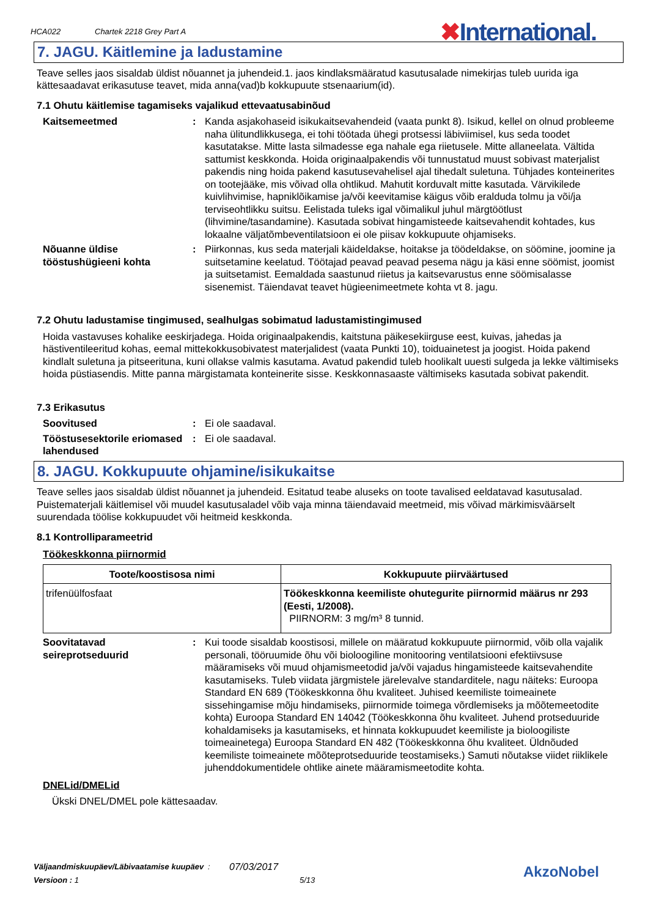HCA022 Chartek 2218 Grey Part A ✖International.
7. JAGU. Käitlemine ja ladustamine
Teave selles jaos sisaldab üldist nõuannet ja juhendeid.1. jaos kindlaksmääratud kasutusalade nimekirjas tuleb uurida iga kättesaadavat erikasutuse teavet, mida anna(vad)b kokkupuute stsenaarium(id).
7.1 Ohutu käitlemise tagamiseks vajalikud ettevaatusabinõud
Kaitsemeetmed : Kanda asjakohaseid isikukaitsevahendeid (vaata punkt 8). Isikud, kellel on olnud probleeme naha ülitundlikkusega, ei tohi töötada ühegi protsessi läbiviimisel, kus seda toodet kasutatakse. Mitte lasta silmadesse ega nahale ega riietusele. Mitte allaneelata. Vältida sattumist keskkonda. Hoida originaalpakendis või tunnustatud muust sobivast materjalist pakendis ning hoida pakend kasutusevahelisel ajal tihedalt suletuna. Tühjades konteinerites on tootejääke, mis võivad olla ohtlikud. Mahutit korduvalt mitte kasutada. Värvikilede kuivlihvimise, hapniklõikamise ja/või keevitamise käigus võib eralduda tolmu ja või/ja terviseohtlikku suitsu. Eelistada tuleks igal võimalikul juhul märgtöötlust (lihvimine/tasandamine). Kasutada sobivat hingamisteede kaitsevahendit kohtades, kus lokaalne väljatõmbeventilatsioon ei ole piisav kokkupuute ohjamiseks.
Nõuanne üldise tööstushügieeni kohta
: Piirkonnas, kus seda materjali käideldakse, hoitakse ja töödeldakse, on söömine, joomine ja suitsetamine keelatud. Töötajad peavad peavad pesema nägu ja käsi enne söömist, joomist ja suitsetamist. Eemaldada saastunud riietus ja kaitsevarustus enne söömisalasse sisenemist. Täiendavat teavet hügieenimeetmete kohta vt 8. jagu.
7.2 Ohutu ladustamise tingimused, sealhulgas sobimatud ladustamistingimused
Hoida vastavuses kohalike eeskirjadega. Hoida originaalpakendis, kaitstuna päikesekiirguse eest, kuivas, jahedas ja hästiventileeritud kohas, eemal mittekokkusobivatest materjalidest (vaata Punkti 10), toiduainetest ja joogist. Hoida pakend kindlalt suletuna ja pitseerituna, kuni ollakse valmis kasutama. Avatud pakendid tuleb hoolikalt uuesti sulgeda ja lekke vältimiseks hoida püstiasendis. Mitte panna märgistamata konteinerite sisse. Keskkonnasaaste vältimiseks kasutada sobivat pakendit.
7.3 Erikasutus
Soovitused : Ei ole saadaval.
Tööstusesektorile eriomased lahendused
: Ei ole saadaval.
8. JAGU. Kokkupuute ohjamine/isikukaitse
Teave selles jaos sisaldab üldist nõuannet ja juhendeid. Esitatud teabe aluseks on toote tavalised eeldatavad kasutusalad. Puistematerjali käitlemisel või muudel kasutusaladel võib vaja minna täiendavaid meetmeid, mis võivad märkimisväärselt suurendada töölise kokkupuudet või heitmeid keskkonda.
8.1 Kontrolliparameetrid
Töökeskkonna piirnormid
| Toote/koostisosa nimi | Kokkupuute piirväärtused |
| --- | --- |
| trifenüülfosfaat | Töökeskkonna keemiliste ohutegurite piirnormid määrus nr 293 (Eesti, 1/2008). PIIRNORM: 3 mg/m³ 8 tunnid. |
Soovitatavad seireprotseduurid
: Kui toode sisaldab koostisosi, millele on määratud kokkupuute piirnormid, võib olla vajalik personali, tööruumide õhu või bioloogiline monitooring ventilatsiooni efektiivsuse määramiseks või muud ohjamismeetodid ja/või vajadus hingamisteede kaitsevahendite kasutamiseks. Tuleb viidata järgmistele järelevalve standarditele, nagu näiteks: Euroopa Standard EN 689 (Töökeskkonna õhu kvaliteet. Juhised keemiliste toimeainete sissehingamise mõju hindamiseks, piirnormide toimega võrdlemiseks ja mõõtemeetodite kohta) Euroopa Standard EN 14042 (Töökeskkonna õhu kvaliteet. Juhend protseduuride kohaldamiseks ja kasutamiseks, et hinnata kokkupuudet keemiliste ja bioloogiliste toimeainetega) Euroopa Standard EN 482 (Töökeskkonna õhu kvaliteet. Üldnõuded keemiliste toimeainete mõõteprotseduuride teostamiseks.) Samuti nõutakse viidet riiklikele juhenddokumentidele ohtlike ainete määramismeetodite kohta.
DNELid/DMELid
Ükski DNEL/DMEL pole kättesaadav.
Väljaandmiskuupäev/Läbivaatamise kuupäev: 07/03/2017
Versioon : 1 5/13
AkzoNobel